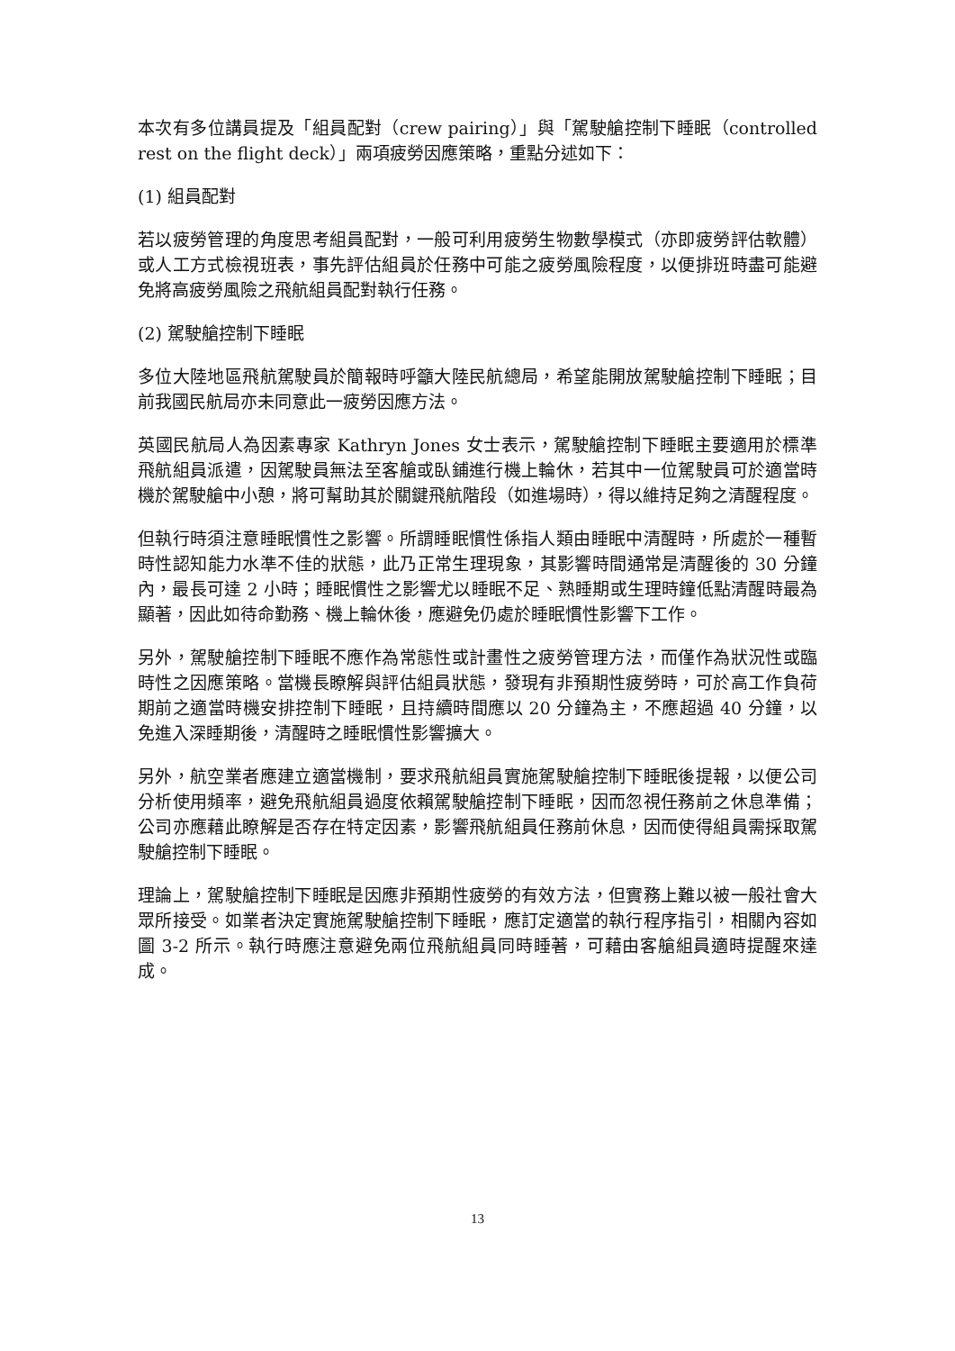本次有多位講員提及「組員配對（crew pairing）」與「駕駛艙控制下睡眠（controlled rest on the flight deck）」兩項疲勞因應策略，重點分述如下：
(1) 組員配對
若以疲勞管理的角度思考組員配對，一般可利用疲勞生物數學模式（亦即疲勞評估軟體）或人工方式檢視班表，事先評估組員於任務中可能之疲勞風險程度，以便排班時盡可能避免將高疲勞風險之飛航組員配對執行任務。
(2) 駕駛艙控制下睡眠
多位大陸地區飛航駕駛員於簡報時呼籲大陸民航總局，希望能開放駕駛艙控制下睡眠；目前我國民航局亦未同意此一疲勞因應方法。
英國民航局人為因素專家 Kathryn Jones 女士表示，駕駛艙控制下睡眠主要適用於標準飛航組員派遣，因駕駛員無法至客艙或臥鋪進行機上輪休，若其中一位駕駛員可於適當時機於駕駛艙中小憩，將可幫助其於關鍵飛航階段（如進場時），得以維持足夠之清醒程度。
但執行時須注意睡眠慣性之影響。所謂睡眠慣性係指人類由睡眠中清醒時，所處於一種暫時性認知能力水準不佳的狀態，此乃正常生理現象，其影響時間通常是清醒後的 30 分鐘內，最長可達 2 小時；睡眠慣性之影響尤以睡眠不足、熟睡期或生理時鐘低點清醒時最為顯著，因此如待命勤務、機上輪休後，應避免仍處於睡眠慣性影響下工作。
另外，駕駛艙控制下睡眠不應作為常態性或計畫性之疲勞管理方法，而僅作為狀況性或臨時性之因應策略。當機長瞭解與評估組員狀態，發現有非預期性疲勞時，可於高工作負荷期前之適當時機安排控制下睡眠，且持續時間應以 20 分鐘為主，不應超過 40 分鐘，以免進入深睡期後，清醒時之睡眠慣性影響擴大。
另外，航空業者應建立適當機制，要求飛航組員實施駕駛艙控制下睡眠後提報，以便公司分析使用頻率，避免飛航組員過度依賴駕駛艙控制下睡眠，因而忽視任務前之休息準備；公司亦應藉此瞭解是否存在特定因素，影響飛航組員任務前休息，因而使得組員需採取駕駛艙控制下睡眠。
理論上，駕駛艙控制下睡眠是因應非預期性疲勞的有效方法，但實務上難以被一般社會大眾所接受。如業者決定實施駕駛艙控制下睡眠，應訂定適當的執行程序指引，相關內容如圖 3-2 所示。執行時應注意避免兩位飛航組員同時睡著，可藉由客艙組員適時提醒來達成。
13